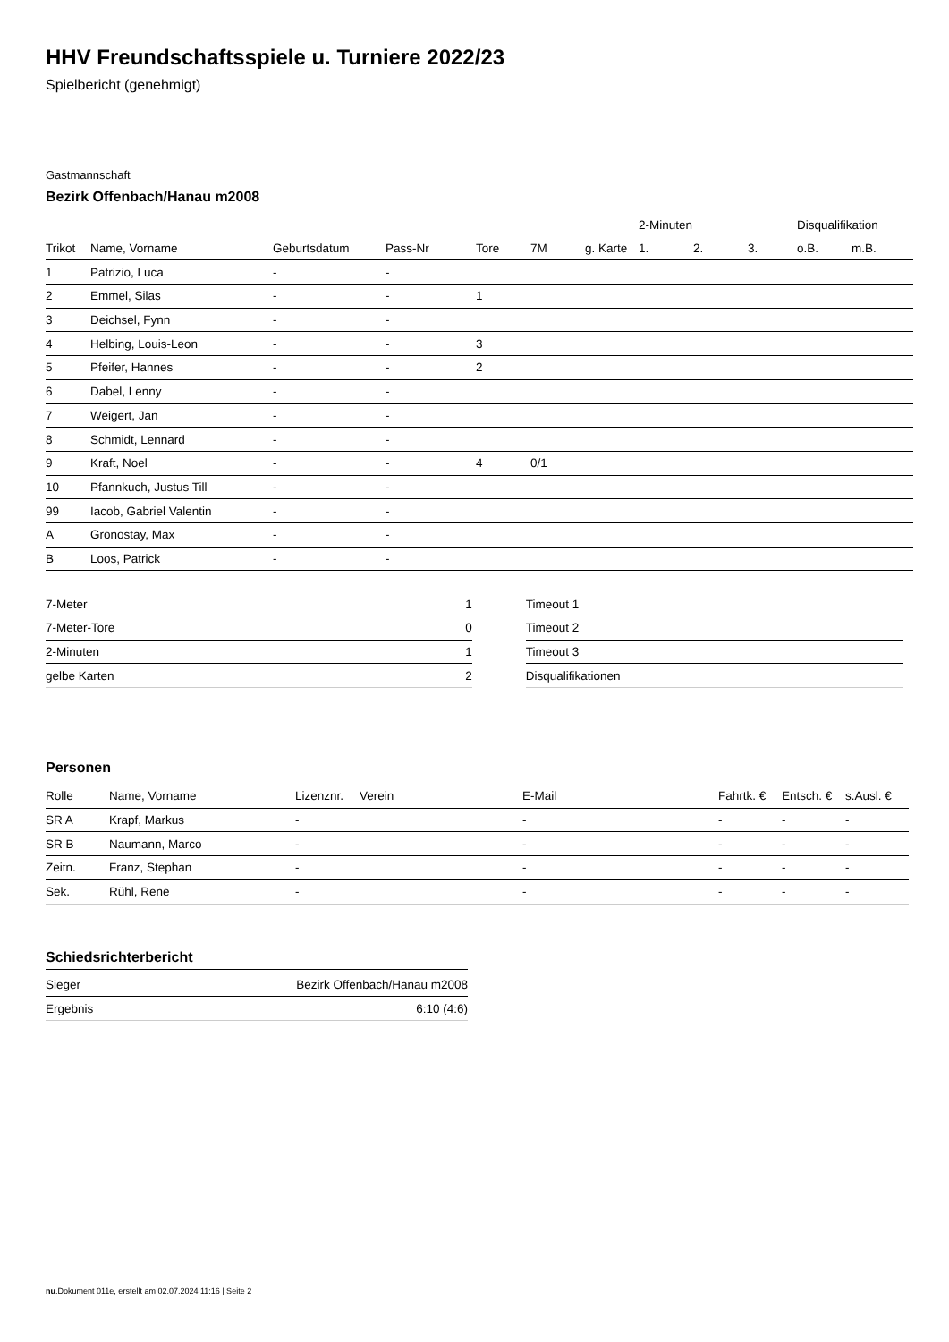HHV Freundschaftsspiele u. Turniere 2022/23
Spielbericht (genehmigt)
Gastmannschaft
Bezirk Offenbach/Hanau m2008
| | | | | | | | 2-Minuten | | | Disqualifikation | |
| --- | --- | --- | --- | --- | --- | --- | --- | --- | --- | --- | --- |
| Trikot | Name, Vorname | Geburtsdatum | Pass-Nr | Tore | 7M | g. Karte | 1. | 2. | 3. | o.B. | m.B. |
| 1 | Patrizio, Luca | - | - | | | | | | | | |
| 2 | Emmel, Silas | - | - | 1 | | | | | | | |
| 3 | Deichsel, Fynn | - | - | | | | | | | | |
| 4 | Helbing, Louis-Leon | - | - | 3 | | | | | | | |
| 5 | Pfeifer, Hannes | - | - | 2 | | | | | | | |
| 6 | Dabel, Lenny | - | - | | | | | | | | |
| 7 | Weigert, Jan | - | - | | | | | | | | |
| 8 | Schmidt, Lennard | - | - | | | | | | | | |
| 9 | Kraft, Noel | - | - | 4 | 0/1 | | | | | | |
| 10 | Pfannkuch, Justus Till | - | - | | | | | | | | |
| 99 | Iacob, Gabriel Valentin | - | - | | | | | | | | |
| A | Gronostay, Max | - | - | | | | | | | | |
| B | Loos, Patrick | - | - | | | | | | | | |
| 7-Meter | 1 |
| 7-Meter-Tore | 0 |
| 2-Minuten | 1 |
| gelbe Karten | 2 |
| Timeout 1 |
| Timeout 2 |
| Timeout 3 |
| Disqualifikationen |
Personen
| Rolle | Name, Vorname | Lizenznr. | Verein | E-Mail | Fahrtk. € | Entsch. € | s.Ausl. € |
| --- | --- | --- | --- | --- | --- | --- | --- |
| SR A | Krapf, Markus | - | | - | - | - | - |
| SR B | Naumann, Marco | - | | - | - | - | - |
| Zeitn. | Franz, Stephan | - | | - | - | - | - |
| Sek. | Rühl, Rene | - | | - | - | - | - |
Schiedsrichterbericht
| Sieger | Bezirk Offenbach/Hanau m2008 |
| Ergebnis | 6:10 (4:6) |
nu.Dokument 011e, erstellt am 02.07.2024 11:16 | Seite 2